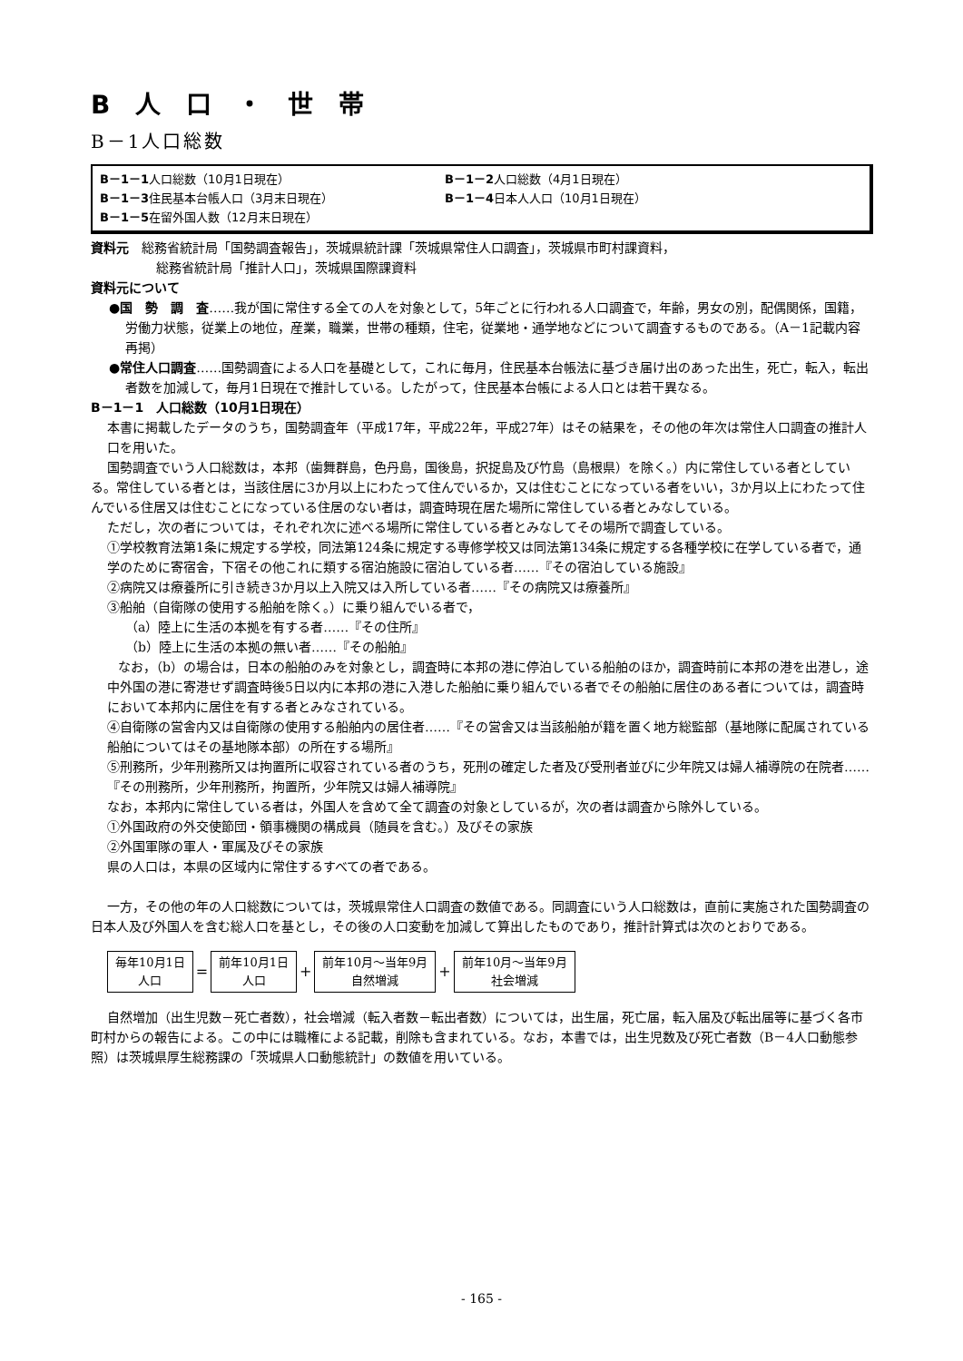B人口・世帯
B－1人口総数
B－1－1人口総数（10月1日現在） B－1－2人口総数（4月1日現在）
B－1－3住民基本台帳人口（3月末日現在） B－1－4日本人人口（10月1日現在）
B－1－5在留外国人数（12月末日現在）
資料元　総務省統計局「国勢調査報告」，茨城県統計課「茨城県常住人口調査」，茨城県市町村課資料，
総務省統計局「推計人口」，茨城県国際課資料
資料元について
●国　勢　調　査……我が国に常住する全ての人を対象として，5年ごとに行われる人口調査で，年齢，男女の別，配偶関係，国籍，労働力状態，従業上の地位，産業，職業，世帯の種類，住宅，従業地・通学地などについて調査するものである。（A－1記載内容再掲）
●常住人口調査……国勢調査による人口を基礎として，これに毎月，住民基本台帳法に基づき届け出のあった出生，死亡，転入，転出者数を加減して，毎月1日現在で推計している。したがって，住民基本台帳による人口とは若干異なる。
B－1－1　人口総数（10月1日現在）
本書に掲載したデータのうち，国勢調査年（平成17年，平成22年，平成27年）はその結果を，その他の年次は常住人口調査の推計人口を用いた。
国勢調査でいう人口総数は，本邦（歯舞群島，色丹島，国後島，択捉島及び竹島（島根県）を除く。）内に常住している者としている。常住している者とは，当該住居に3か月以上にわたって住んでいるか，又は住むことになっている者をいい，3か月以上にわたって住んでいる住居又は住むことになっている住居のない者は，調査時現在居た場所に常住している者とみなしている。
ただし，次の者については，それぞれ次に述べる場所に常住している者とみなしてその場所で調査している。
①学校教育法第1条に規定する学校，同法第124条に規定する専修学校又は同法第134条に規定する各種学校に在学している者で，通学のために寄宿舎，下宿その他これに類する宿泊施設に宿泊している者……『その宿泊している施設』
②病院又は療養所に引き続き3か月以上入院又は入所している者……『その病院又は療養所』
③船舶（自衛隊の使用する船舶を除く。）に乗り組んでいる者で，
（a）陸上に生活の本拠を有する者……『その住所』
（b）陸上に生活の本拠の無い者……『その船舶』
なお，（b）の場合は，日本の船舶のみを対象とし，調査時に本邦の港に停泊している船舶のほか，調査時前に本邦の港を出港し，途中外国の港に寄港せず調査時後5日以内に本邦の港に入港した船舶に乗り組んでいる者でその船舶に居住のある者については，調査時において本邦内に居住を有する者とみなされている。
④自衛隊の営舎内又は自衛隊の使用する船舶内の居住者……『その営舎又は当該船舶が籍を置く地方総監部（基地隊に配属されている船舶についてはその基地隊本部）の所在する場所』
⑤刑務所，少年刑務所又は拘置所に収容されている者のうち，死刑の確定した者及び受刑者並びに少年院又は婦人補導院の在院者……『その刑務所，少年刑務所，拘置所，少年院又は婦人補導院』
なお，本邦内に常住している者は，外国人を含めて全て調査の対象としているが，次の者は調査から除外している。
①外国政府の外交使節団・領事機関の構成員（随員を含む。）及びその家族
②外国軍隊の軍人・軍属及びその家族
県の人口は，本県の区域内に常住するすべての者である。
一方，その他の年の人口総数については，茨城県常住人口調査の数値である。同調査にいう人口総数は，直前に実施された国勢調査の日本人及び外国人を含む総人口を基とし，その後の人口変動を加減して算出したものであり，推計計算式は次のとおりである。
毎年10月1日
人口
=
前年10月1日
人口
+
前年10月～当年9月
自然増減
+
前年10月～当年9月
社会増減
自然増加（出生児数－死亡者数），社会増減（転入者数－転出者数）については，出生届，死亡届，転入届及び転出届等に基づく各市町村からの報告による。この中には職権による記載，削除も含まれている。なお，本書では，出生児数及び死亡者数（B－4人口動態参照）は茨城県厚生総務課の「茨城県人口動態統計」の数値を用いている。
- 165 -